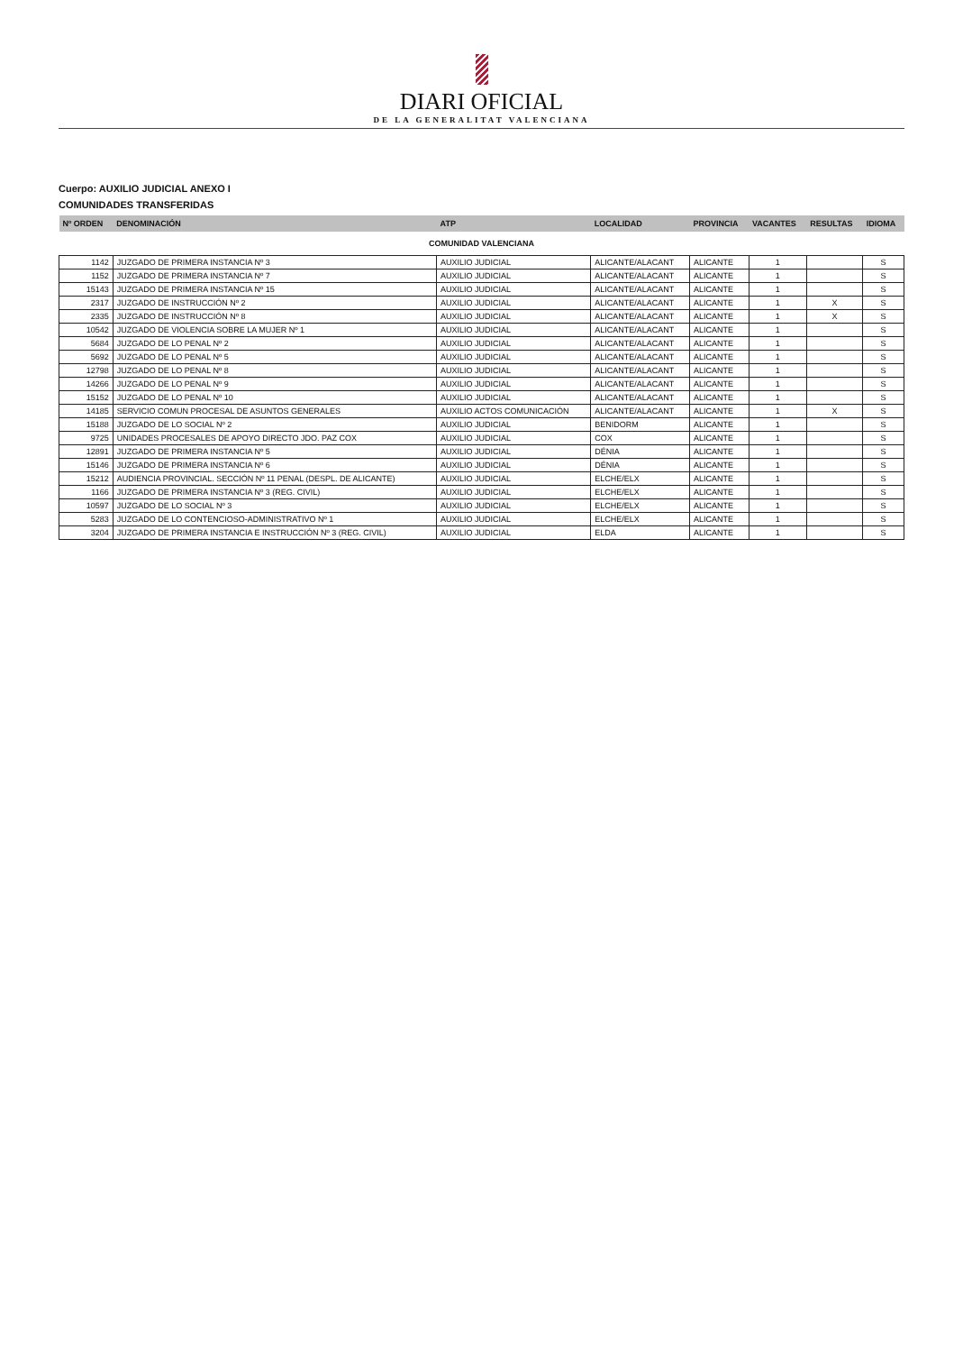DIARI OFICIAL
DE LA GENERALITAT VALENCIANA
Cuerpo: AUXILIO JUDICIAL ANEXO I
COMUNIDADES TRANSFERIDAS
| Nº ORDEN | DENOMINACIÓN | ATP | LOCALIDAD | PROVINCIA | VACANTES | RESULTAS | IDIOMA |
| --- | --- | --- | --- | --- | --- | --- | --- |
| COMUNIDAD VALENCIANA | | | | | | | |
| 1142 | JUZGADO DE PRIMERA INSTANCIA Nº 3 | AUXILIO JUDICIAL | ALICANTE/ALACANT | ALICANTE | 1 | | S |
| 1152 | JUZGADO DE PRIMERA INSTANCIA Nº 7 | AUXILIO JUDICIAL | ALICANTE/ALACANT | ALICANTE | 1 | | S |
| 15143 | JUZGADO DE PRIMERA INSTANCIA Nº 15 | AUXILIO JUDICIAL | ALICANTE/ALACANT | ALICANTE | 1 | | S |
| 2317 | JUZGADO DE INSTRUCCIÓN Nº 2 | AUXILIO JUDICIAL | ALICANTE/ALACANT | ALICANTE | 1 | X | S |
| 2335 | JUZGADO DE INSTRUCCIÓN Nº 8 | AUXILIO JUDICIAL | ALICANTE/ALACANT | ALICANTE | 1 | X | S |
| 10542 | JUZGADO DE VIOLENCIA SOBRE LA MUJER Nº 1 | AUXILIO JUDICIAL | ALICANTE/ALACANT | ALICANTE | 1 | | S |
| 5684 | JUZGADO DE LO PENAL Nº 2 | AUXILIO JUDICIAL | ALICANTE/ALACANT | ALICANTE | 1 | | S |
| 5692 | JUZGADO DE LO PENAL Nº 5 | AUXILIO JUDICIAL | ALICANTE/ALACANT | ALICANTE | 1 | | S |
| 12798 | JUZGADO DE LO PENAL Nº 8 | AUXILIO JUDICIAL | ALICANTE/ALACANT | ALICANTE | 1 | | S |
| 14266 | JUZGADO DE LO PENAL Nº 9 | AUXILIO JUDICIAL | ALICANTE/ALACANT | ALICANTE | 1 | | S |
| 15152 | JUZGADO DE LO PENAL Nº 10 | AUXILIO JUDICIAL | ALICANTE/ALACANT | ALICANTE | 1 | | S |
| 14185 | SERVICIO COMUN PROCESAL DE ASUNTOS GENERALES | AUXILIO ACTOS COMUNICACIÓN | ALICANTE/ALACANT | ALICANTE | 1 | X | S |
| 15188 | JUZGADO DE LO SOCIAL Nº 2 | AUXILIO JUDICIAL | BENIDORM | ALICANTE | 1 | | S |
| 9725 | UNIDADES PROCESALES DE APOYO DIRECTO JDO. PAZ COX | AUXILIO JUDICIAL | COX | ALICANTE | 1 | | S |
| 12891 | JUZGADO DE PRIMERA INSTANCIA Nº 5 | AUXILIO JUDICIAL | DÉNIA | ALICANTE | 1 | | S |
| 15146 | JUZGADO DE PRIMERA INSTANCIA Nº 6 | AUXILIO JUDICIAL | DÉNIA | ALICANTE | 1 | | S |
| 15212 | AUDIENCIA PROVINCIAL. SECCIÓN Nº 11 PENAL (DESPL. DE ALICANTE) | AUXILIO JUDICIAL | ELCHE/ELX | ALICANTE | 1 | | S |
| 1166 | JUZGADO DE PRIMERA INSTANCIA Nº 3 (REG. CIVIL) | AUXILIO JUDICIAL | ELCHE/ELX | ALICANTE | 1 | | S |
| 10597 | JUZGADO DE LO SOCIAL Nº 3 | AUXILIO JUDICIAL | ELCHE/ELX | ALICANTE | 1 | | S |
| 5283 | JUZGADO DE LO CONTENCIOSO-ADMINISTRATIVO Nº 1 | AUXILIO JUDICIAL | ELCHE/ELX | ALICANTE | 1 | | S |
| 3204 | JUZGADO DE PRIMERA INSTANCIA E INSTRUCCIÓN Nº 3 (REG. CIVIL) | AUXILIO JUDICIAL | ELDA | ALICANTE | 1 | | S |